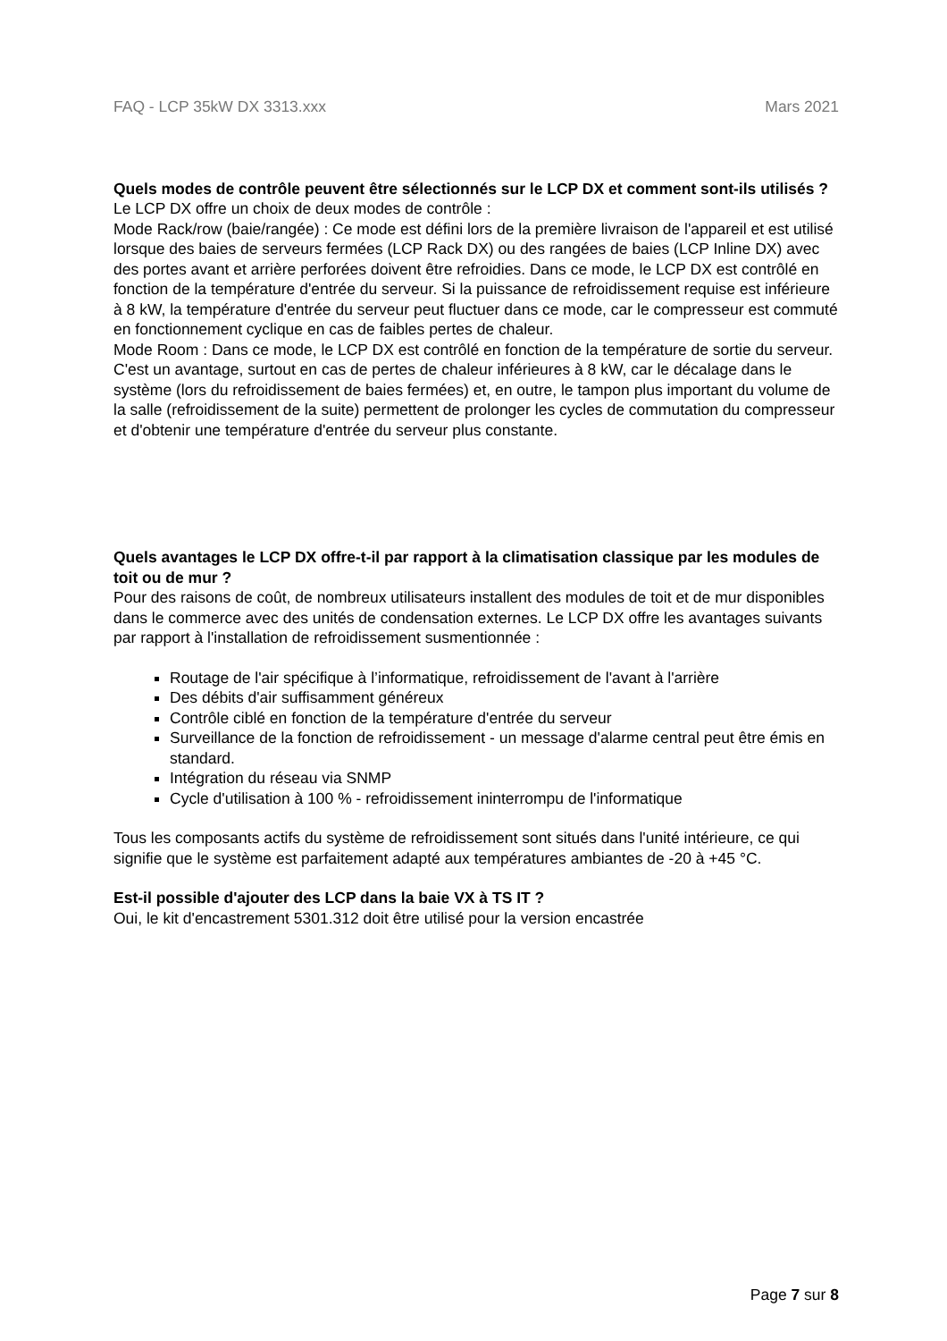FAQ - LCP 35kW DX 3313.xxx Mars 2021
Quels modes de contrôle peuvent être sélectionnés sur le LCP DX et comment sont-ils utilisés ?
Le LCP DX offre un choix de deux modes de contrôle :
Mode Rack/row (baie/rangée) : Ce mode est défini lors de la première livraison de l'appareil et est utilisé lorsque des baies de serveurs fermées (LCP Rack DX) ou des rangées de baies (LCP Inline DX) avec des portes avant et arrière perforées doivent être refroidies. Dans ce mode, le LCP DX est contrôlé en fonction de la température d'entrée du serveur. Si la puissance de refroidissement requise est inférieure à 8 kW, la température d'entrée du serveur peut fluctuer dans ce mode, car le compresseur est commuté en fonctionnement cyclique en cas de faibles pertes de chaleur.
Mode Room : Dans ce mode, le LCP DX est contrôlé en fonction de la température de sortie du serveur. C'est un avantage, surtout en cas de pertes de chaleur inférieures à 8 kW, car le décalage dans le système (lors du refroidissement de baies fermées) et, en outre, le tampon plus important du volume de la salle (refroidissement de la suite) permettent de prolonger les cycles de commutation du compresseur et d'obtenir une température d'entrée du serveur plus constante.
Quels avantages le LCP DX offre-t-il par rapport à la climatisation classique par les modules de toit ou de mur ?
Pour des raisons de coût, de nombreux utilisateurs installent des modules de toit et de mur disponibles dans le commerce avec des unités de condensation externes. Le LCP DX offre les avantages suivants par rapport à l'installation de refroidissement susmentionnée :
Routage de l'air spécifique à l’informatique, refroidissement de l'avant à l'arrière
Des débits d'air suffisamment généreux
Contrôle ciblé en fonction de la température d'entrée du serveur
Surveillance de la fonction de refroidissement - un message d'alarme central peut être émis en standard.
Intégration du réseau via SNMP
Cycle d'utilisation à 100 % - refroidissement ininterrompu de l'informatique
Tous les composants actifs du système de refroidissement sont situés dans l'unité intérieure, ce qui signifie que le système est parfaitement adapté aux températures ambiantes de -20 à +45 °C.
Est-il possible d'ajouter des LCP dans la baie VX à TS IT ?
Oui, le kit d'encastrement 5301.312 doit être utilisé pour la version encastrée
Page 7 sur 8